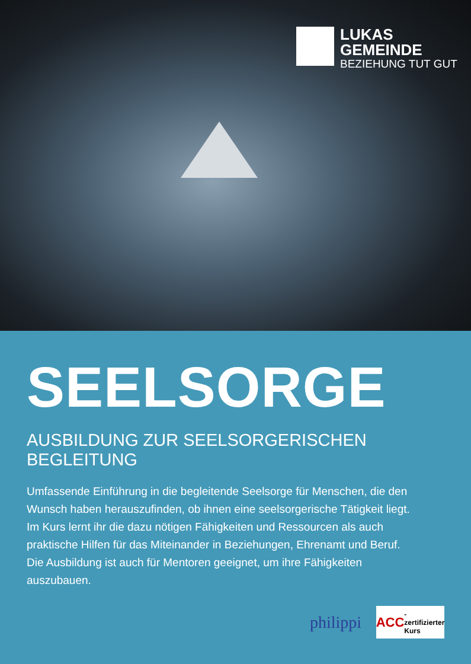LUKAS
GEMEINDE
BEZIEHUNG TUT GUT
SEELSORGE
AUSBILDUNG ZUR SEELSORGERISCHEN BEGLEITUNG
Umfassende Einführung in die begleitende Seelsorge für Menschen, die den Wunsch haben herauszufinden, ob ihnen eine seelsorgerische Tätigkeit liegt. Im Kurs lernt ihr die dazu nötigen Fähigkeiten und Ressourcen als auch praktische Hilfen für das Miteinander in Beziehungen, Ehrenamt und Beruf. Die Ausbildung ist auch für Mentoren geeignet, um ihre Fähigkeiten auszubauen.
philippi
ACC -zertifizierter Kurs